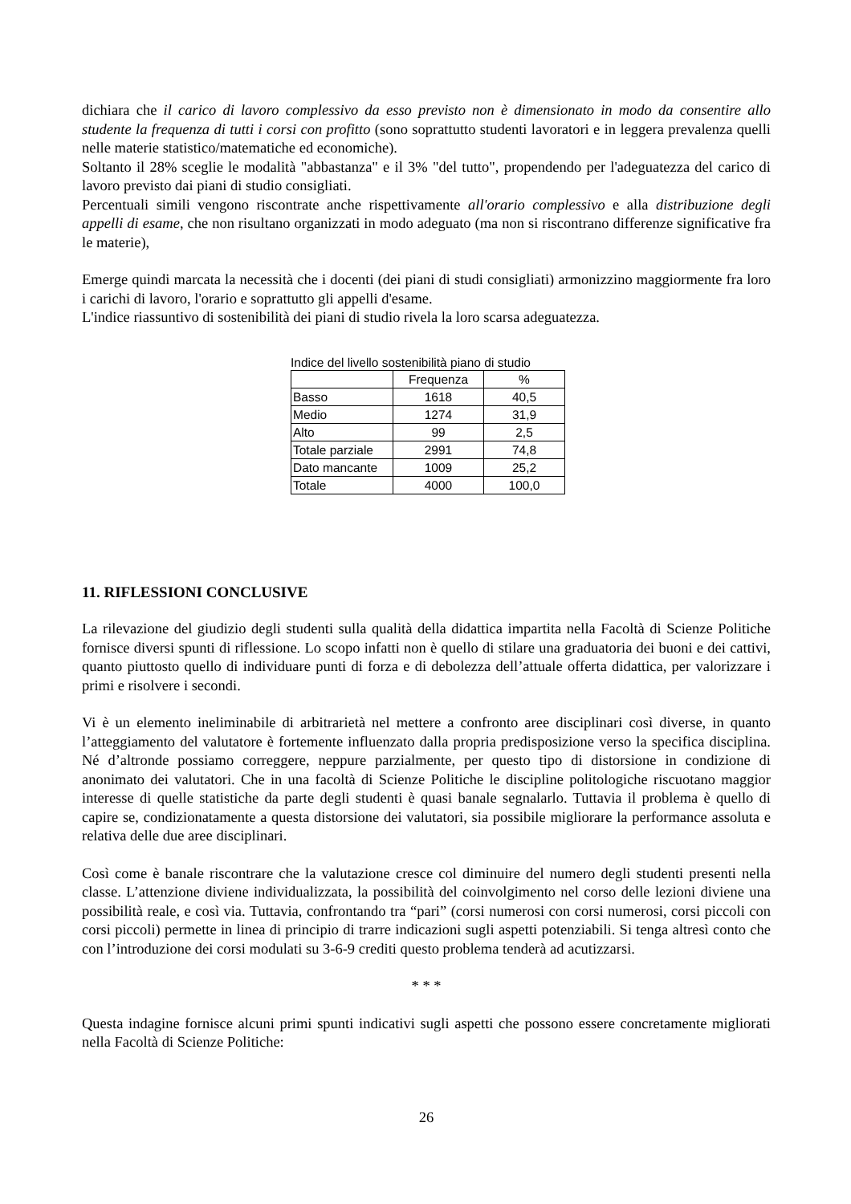dichiara che il carico di lavoro complessivo da esso previsto non è dimensionato in modo da consentire allo studente la frequenza di tutti i corsi con profitto (sono soprattutto studenti lavoratori e in leggera prevalenza quelli nelle materie statistico/matematiche ed economiche).
Soltanto il 28% sceglie le modalità "abbastanza" e il 3% "del tutto", propendendo per l'adeguatezza del carico di lavoro previsto dai piani di studio consigliati.
Percentuali simili vengono riscontrate anche rispettivamente all'orario complessivo e alla distribuzione degli appelli di esame, che non risultano organizzati in modo adeguato (ma non si riscontrano differenze significative fra le materie),
Emerge quindi marcata la necessità che i docenti (dei piani di studi consigliati) armonizzino maggiormente fra loro i carichi di lavoro, l'orario e soprattutto gli appelli d'esame.
L'indice riassuntivo di sostenibilità dei piani di studio rivela la loro scarsa adeguatezza.
Indice del livello sostenibilità piano di studio
| | Frequenza | % |
| Basso | 1618 | 40,5 |
| Medio | 1274 | 31,9 |
| Alto | 99 | 2,5 |
| Totale parziale | 2991 | 74,8 |
| Dato mancante | 1009 | 25,2 |
| Totale | 4000 | 100,0 |
11. RIFLESSIONI CONCLUSIVE
La rilevazione del giudizio degli studenti sulla qualità della didattica impartita nella Facoltà di Scienze Politiche fornisce diversi spunti di riflessione. Lo scopo infatti non è quello di stilare una graduatoria dei buoni e dei cattivi, quanto piuttosto quello di individuare punti di forza e di debolezza dell’attuale offerta didattica, per valorizzare i primi e risolvere i secondi.
Vi è un elemento ineliminabile di arbitrarietà nel mettere a confronto aree disciplinari così diverse, in quanto l’atteggiamento del valutatore è fortemente influenzato dalla propria predisposizione verso la specifica disciplina. Né d’altronde possiamo correggere, neppure parzialmente, per questo tipo di distorsione in condizione di anonimato dei valutatori. Che in una facoltà di Scienze Politiche le discipline politologiche riscuotano maggior interesse di quelle statistiche da parte degli studenti è quasi banale segnalarlo. Tuttavia il problema è quello di capire se, condizionatamente a questa distorsione dei valutatori, sia possibile migliorare la performance assoluta e relativa delle due aree disciplinari.
Così come è banale riscontrare che la valutazione cresce col diminuire del numero degli studenti presenti nella classe. L’attenzione diviene individualizzata, la possibilità del coinvolgimento nel corso delle lezioni diviene una possibilità reale, e così via. Tuttavia, confrontando tra “pari” (corsi numerosi con corsi numerosi, corsi piccoli con corsi piccoli) permette in linea di principio di trarre indicazioni sugli aspetti potenziabili. Si tenga altresì conto che con l’introduzione dei corsi modulati su 3-6-9 crediti questo problema tenderà ad acutizzarsi.
* * *
Questa indagine fornisce alcuni primi spunti indicativi sugli aspetti che possono essere concretamente migliorati nella Facoltà di Scienze Politiche:
26